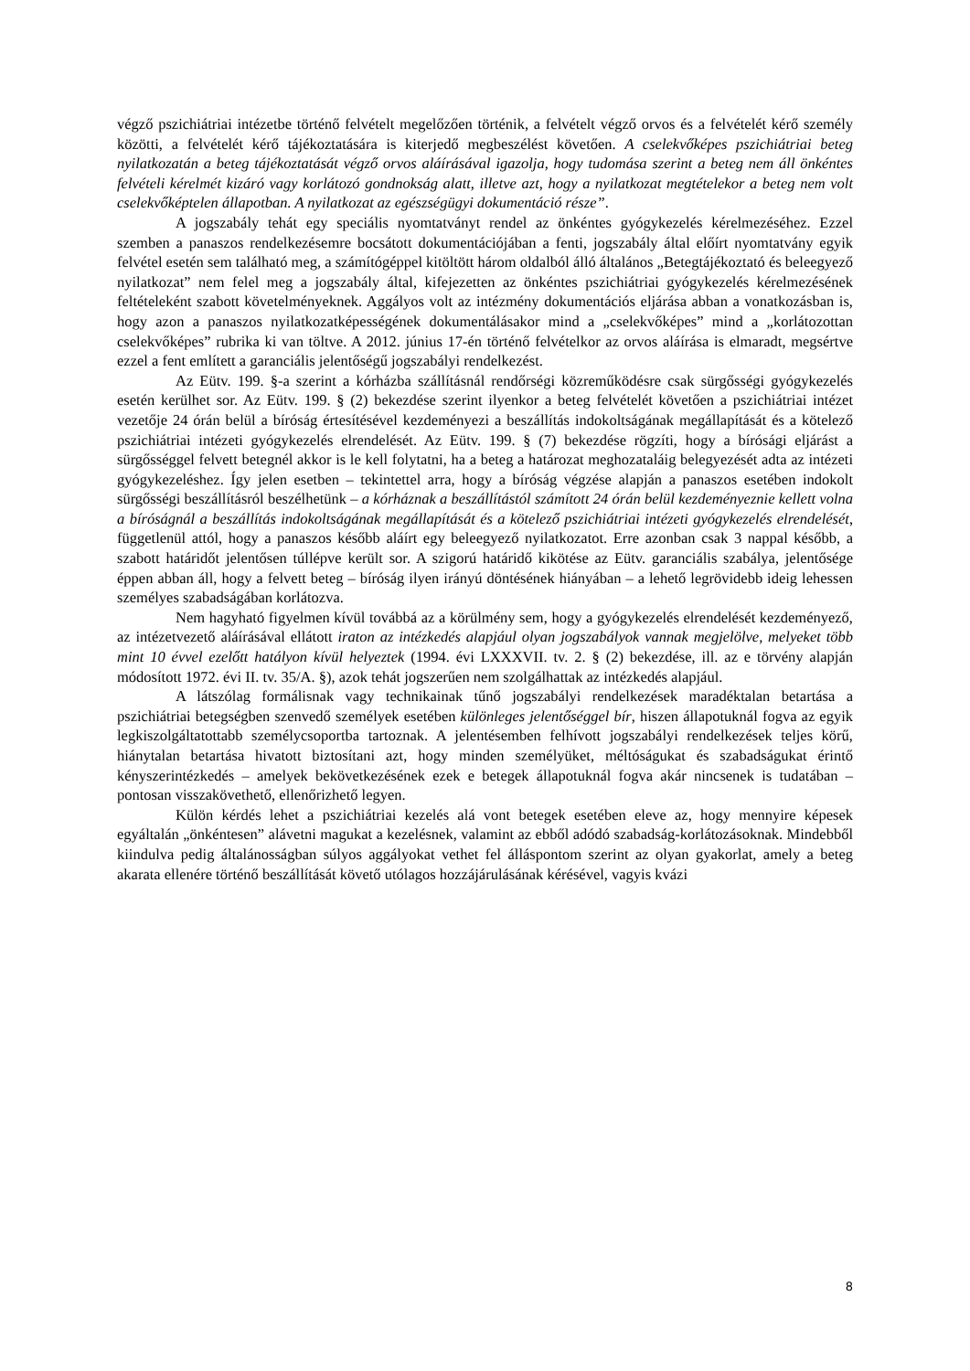végző pszichiátriai intézetbe történő felvételt megelőzően történik, a felvételt végző orvos és a felvételét kérő személy közötti, a felvételét kérő tájékoztatására is kiterjedő megbeszélést követően. A cselekvőképes pszichiátriai beteg nyilatkozatán a beteg tájékoztatását végző orvos aláírásával igazolja, hogy tudomása szerint a beteg nem áll önkéntes felvételi kérelmét kizáró vagy korlátozó gondnokság alatt, illetve azt, hogy a nyilatkozat megtételekor a beteg nem volt cselekvőképtelen állapotban. A nyilatkozat az egészségügyi dokumentáció része”.
A jogszabály tehát egy speciális nyomtatványt rendel az önkéntes gyógykezelés kérelmezéséhez. Ezzel szemben a panaszos rendelkezésemre bocsátott dokumentációjában a fenti, jogszabály által előírt nyomtatvány egyik felvétel esetén sem található meg, a számítógéppel kitöltött három oldalból álló általános „Betegtájékoztató és beleegyező nyilatkozat” nem felel meg a jogszabály által, kifejezetten az önkéntes pszichiátriai gyógykezelés kérelmezésének feltételeként szabott követelményeknek. Aggályos volt az intézmény dokumentációs eljárása abban a vonatkozásban is, hogy azon a panaszos nyilatkozatképességének dokumentálásakor mind a „cselekvőképes” mind a „korlátozottan cselekvőképes” rubrika ki van töltve. A 2012. június 17-én történő felvételkor az orvos aláírása is elmaradt, megsértve ezzel a fent említett a garanciális jelentőségű jogszabályi rendelkezést.
Az Eütv. 199. §-a szerint a kórházba szállításnál rendőrségi közreműködésre csak sürgősségi gyógykezelés esetén kerülhet sor. Az Eütv. 199. § (2) bekezdése szerint ilyenkor a beteg felvételét követően a pszichiátriai intézet vezetője 24 órán belül a bíróság értesítésével kezdeményezi a beszállítás indokoltságának megállapítását és a kötelező pszichiátriai intézeti gyógykezelés elrendelését. Az Eütv. 199. § (7) bekezdése rögzíti, hogy a bírósági eljárást a sürgősséggel felvett betegnél akkor is le kell folytatni, ha a beteg a határozat meghozataláig belegyezését adta az intézeti gyógykezeléshez. Így jelen esetben – tekintettel arra, hogy a bíróság végzése alapján a panaszos esetében indokolt sürgősségi beszállításról beszélhetünk – a kórháznak a beszállítástól számított 24 órán belül kezdeményeznie kellett volna a bíróságnál a beszállítás indokoltságának megállapítását és a kötelező pszichiátriai intézeti gyógykezelés elrendelését, függetlenül attól, hogy a panaszos később aláírt egy beleegyező nyilatkozatot. Erre azonban csak 3 nappal később, a szabott határidőt jelentősen túllépve került sor. A szigorú határidő kikötése az Eütv. garanciális szabálya, jelentősége éppen abban áll, hogy a felvett beteg – bíróság ilyen irányú döntésének hiányában – a lehető legrövidebb ideig lehessen személyes szabadságában korlátozva.
Nem hagyható figyelmen kívül továbbá az a körülmény sem, hogy a gyógykezelés elrendelését kezdeményező, az intézetvezető aláírásával ellátott iraton az intézkedés alapjául olyan jogszabályok vannak megjelölve, melyeket több mint 10 évvel ezelőtt hatályon kívül helyeztek (1994. évi LXXXVII. tv. 2. § (2) bekezdése, ill. az e törvény alapján módosított 1972. évi II. tv. 35/A. §), azok tehát jogszerűen nem szolgálhattak az intézkedés alapjául.
A látszólag formálisnak vagy technikainak tűnő jogszabályi rendelkezések maradéktalan betartása a pszichiátriai betegségben szenvedő személyek esetében különleges jelentőséggel bír, hiszen állapotuknál fogva az egyik legkiszolgáltatottabb személycsoportba tartoznak. A jelentésemben felhívott jogszabályi rendelkezések teljes körű, hiánytalan betartása hivatott biztosítani azt, hogy minden személyüket, méltóságukat és szabadságukat érintő kényszerintézkedés – amelyek bekövetkezésének ezek e betegek állapotuknál fogva akár nincsenek is tudatában – pontosan visszakövethető, ellenőrizhető legyen.
Külön kérdés lehet a pszichiátriai kezelés alá vont betegek esetében eleve az, hogy mennyire képesek egyáltalán „önkéntesen” alávetni magukat a kezelésnek, valamint az ebből adódó szabadság-korlátozásoknak. Mindebből kiindulva pedig általánosságban súlyos aggályokat vethet fel álláspontom szerint az olyan gyakorlat, amely a beteg akarata ellenére történő beszállítását követő utólagos hozzájárulásának kérésével, vagyis kvázi
8